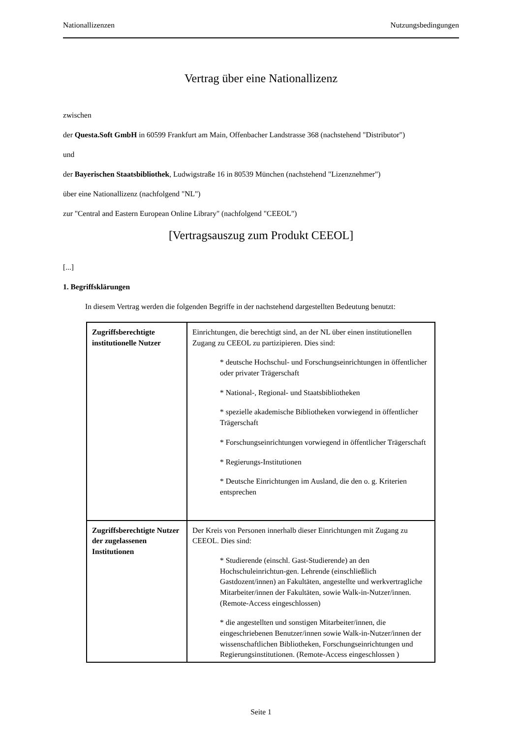Nationallizenzen Nutzungsbedingungen
Vertrag über eine Nationallizenz
zwischen
der Questa.Soft GmbH in 60599 Frankfurt am Main, Offenbacher Landstrasse 368 (nachstehend "Distributor")
und
der Bayerischen Staatsbibliothek, Ludwigstraße 16 in 80539 München (nachstehend "Lizenznehmer")
über eine Nationallizenz (nachfolgend "NL")
zur "Central and Eastern European Online Library" (nachfolgend "CEEOL")
[Vertragsauszug zum Produkt CEEOL]
[...]
1. Begriffsklärungen
In diesem Vertrag werden die folgenden Begriffe in der nachstehend dargestellten Bedeutung benutzt:
| Zugriffsberechtigte institutionelle Nutzer | Einrichtungen, die berechtigt sind, an der NL über einen institutionellen Zugang zu CEEOL zu partizipieren. Dies sind: * deutsche Hochschul- und Forschungseinrichtungen in öffentlicher oder privater Trägerschaft * National-, Regional- und Staatsbibliotheken * spezielle akademische Bibliotheken vorwiegend in öffentlicher Trägerschaft * Forschungseinrichtungen vorwiegend in öffentlicher Trägerschaft * Regierungs-Institutionen * Deutsche Einrichtungen im Ausland, die den o. g. Kriterien entsprechen |
| Zugriffsberechtigte Nutzer der zugelassenen Institutionen | Der Kreis von Personen innerhalb dieser Einrichtungen mit Zugang zu CEEOL. Dies sind: * Studierende (einschl. Gast-Studierende) an den Hochschuleinrichtun-gen. Lehrende (einschließlich Gastdozent/innen) an Fakultäten, angestellte und werkvertragliche Mitarbeiter/innen der Fakultäten, sowie Walk-in-Nutzer/innen. (Remote-Access eingeschlossen) * die angestellten und sonstigen Mitarbeiter/innen, die eingeschriebenen Benutzer/innen sowie Walk-in-Nutzer/innen der wissenschaftlichen Bibliotheken, Forschungseinrichtungen und Regierungsinstitutionen. (Remote-Access eingeschlossen ) |
Seite 1